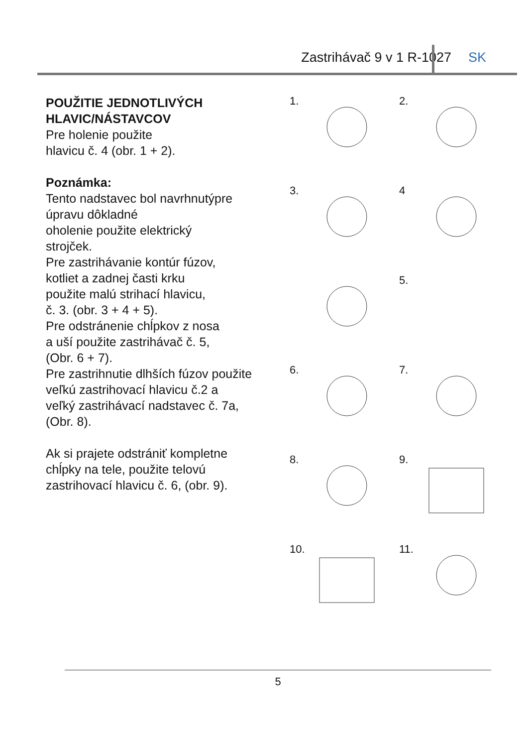Zastrihávač 9 v 1 R-1027 SK
POUŽITIE JEDNOTLIVÝCH
HLAVIC/NÁSTAVCOV
Pre holenie použite
hlavicu č. 4 (obr. 1 + 2).
Poznámka:
Tento nadstavec bol navrhnutýpre úpravu dôkladné
oholenie použite elektrický
strojček.
Pre zastrihávanie kontúr fúzov,
kotliet a zadnej časti krku
použite malú strihací hlavicu,
č. 3. (obr. 3 + 4 + 5).
Pre odstránenie chĺpkov z nosa
a uší použite zastrihávač č. 5,
(Obr. 6 + 7).
Pre zastrihnutie dlhších fúzov použite
veľkú zastrihovací hlavicu č.2 a
veľký zastrihávací nadstavec č. 7a,
(Obr. 8).
Ak si prajete odstrániť kompletne
chĺpky na tele, použite telovú
zastrihovací hlavicu č. 6, (obr. 9).
1.
2.
3.
4
5.
6.
7.
8.
9.
10.
11.
5